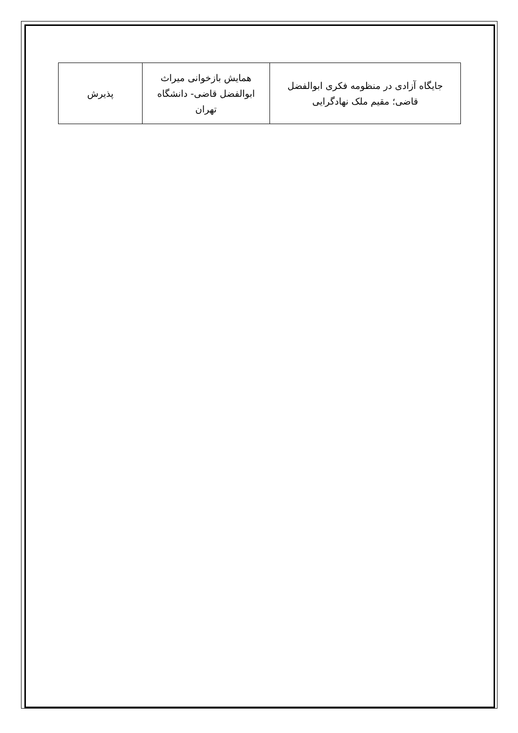| جایگاه آزادی در منظومه فکری ابوالفضل قاضی؛ مقیم ملک نهادگرایی | همایش بازخوانی میراث ابوالفضل قاضی- دانشگاه تهران | پذیرش |